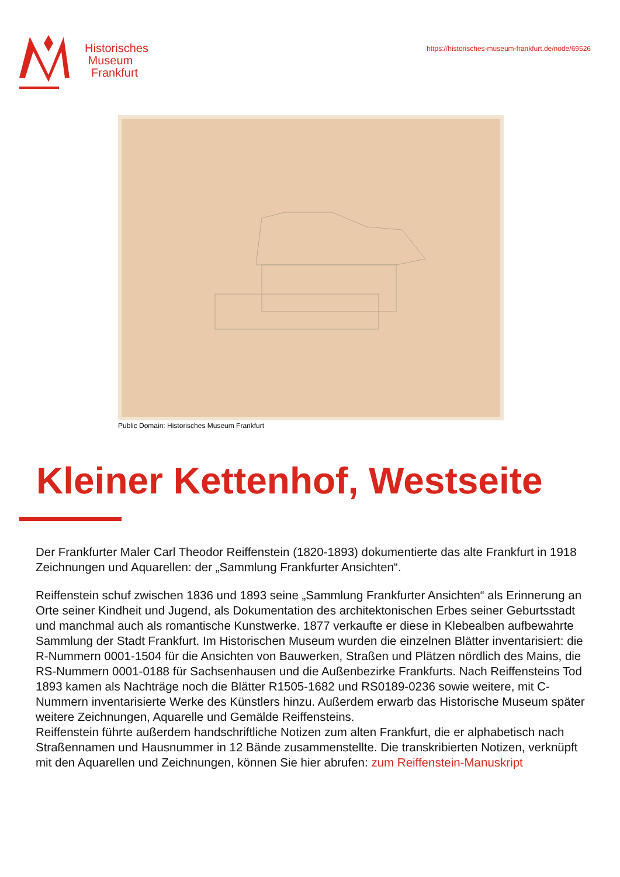Historisches
Museum
Frankfurt
https://historisches-museum-frankfurt.de/node/69526
Public Domain: Historisches Museum Frankfurt
Kleiner Kettenhof, Westseite
Der Frankfurter Maler Carl Theodor Reiffenstein (1820-1893) dokumentierte das alte Frankfurt in 1918 Zeichnungen und Aquarellen: der „Sammlung Frankfurter Ansichten“.
Reiffenstein schuf zwischen 1836 und 1893 seine „Sammlung Frankfurter Ansichten“ als Erinnerung an Orte seiner Kindheit und Jugend, als Dokumentation des architektonischen Erbes seiner Geburtsstadt und manchmal auch als romantische Kunstwerke. 1877 verkaufte er diese in Klebealben aufbewahrte Sammlung der Stadt Frankfurt. Im Historischen Museum wurden die einzelnen Blätter inventarisiert: die R-Nummern 0001-1504 für die Ansichten von Bauwerken, Straßen und Plätzen nördlich des Mains, die RS-Nummern 0001-0188 für Sachsenhausen und die Außenbezirke Frankfurts. Nach Reiffensteins Tod 1893 kamen als Nachträge noch die Blätter R1505-1682 und RS0189-0236 sowie weitere, mit C-Nummern inventarisierte Werke des Künstlers hinzu. Außerdem erwarb das Historische Museum später weitere Zeichnungen, Aquarelle und Gemälde Reiffensteins.
Reiffenstein führte außerdem handschriftliche Notizen zum alten Frankfurt, die er alphabetisch nach Straßennamen und Hausnummer in 12 Bände zusammenstellte. Die transkribierten Notizen, verknüpft mit den Aquarellen und Zeichnungen, können Sie hier abrufen: zum Reiffenstein-Manuskript